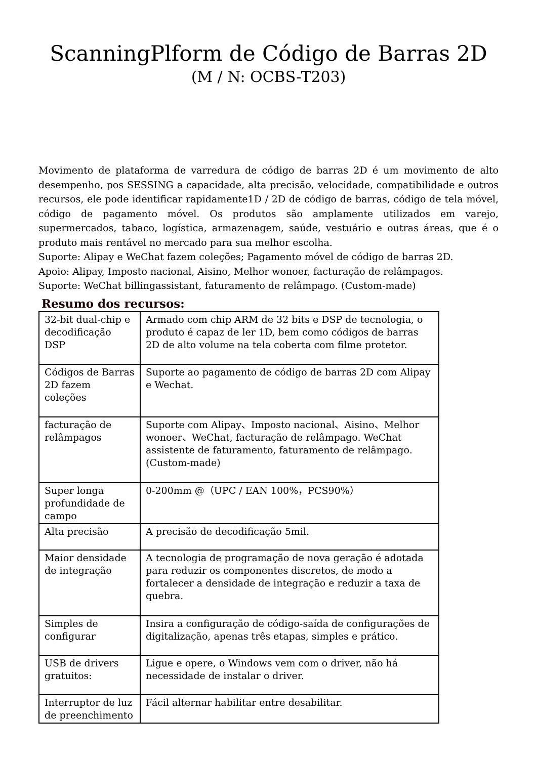ScanningPlform de Código de Barras 2D
(M / N: OCBS-T203)
Movimento de plataforma de varredura de código de barras 2D é um movimento de alto desempenho, pos SESSING a capacidade, alta precisão, velocidade, compatibilidade e outros recursos, ele pode identificar rapidamente1D / 2D de código de barras, código de tela móvel, código de pagamento móvel. Os produtos são amplamente utilizados em varejo, supermercados, tabaco, logística, armazenagem, saúde, vestuário e outras áreas, que é o produto mais rentável no mercado para sua melhor escolha.
Suporte: Alipay e WeChat fazem coleções; Pagamento móvel de código de barras 2D.
Apoio: Alipay, Imposto nacional, Aisino, Melhor wonoer, facturação de relâmpagos.
Suporte: WeChat billingassistant, faturamento de relâmpago. (Custom-made)
Resumo dos recursos:
| 32-bit dual-chip e decodificação DSP | Armado com chip ARM de 32 bits e DSP de tecnologia, o produto é capaz de ler 1D, bem como códigos de barras 2D de alto volume na tela coberta com filme protetor. |
| Códigos de Barras 2D fazem coleções | Suporte ao pagamento de código de barras 2D com Alipay e Wechat. |
| facturação de relâmpagos | Suporte com Alipay、Imposto nacional、Aisino、Melhor wonoer、WeChat, facturação de relâmpago. WeChat assistente de faturamento, faturamento de relâmpago. (Custom-made) |
| Super longa profundidade de campo | 0-200mm @（UPC / EAN 100%，PCS90%） |
| Alta precisão | A precisão de decodificação 5mil. |
| Maior densidade de integração | A tecnologia de programação de nova geração é adotada para reduzir os componentes discretos, de modo a fortalecer a densidade de integração e reduzir a taxa de quebra. |
| Simples de configurar | Insira a configuração de código-saída de configurações de digitalização, apenas três etapas, simples e prático. |
| USB de drivers gratuitos: | Ligue e opere, o Windows vem com o driver, não há necessidade de instalar o driver. |
| Interruptor de luz de preenchimento | Fácil alternar habilitar entre desabilitar. |